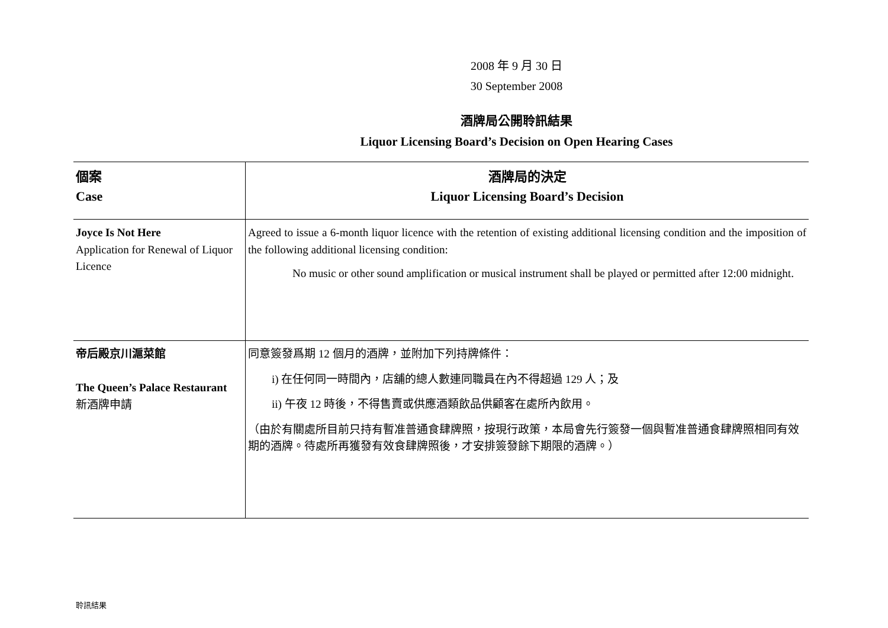2008 年 9 月 30 日
30 September 2008
酒牌局公開聆訊結果
Liquor Licensing Board’s Decision on Open Hearing Cases
| 個案 Case | 酒牌局的決定 Liquor Licensing Board’s Decision |
| --- | --- |
| Joyce Is Not Here Application for Renewal of Liquor Licence | Agreed to issue a 6-month liquor licence with the retention of existing additional licensing condition and the imposition of the following additional licensing condition: No music or other sound amplification or musical instrument shall be played or permitted after 12:00 midnight. |
| 帝后殿京川滬菜館 The Queen’s Palace Restaurant 新酒牌申請 | 同意簽發爲期 12 個月的酒牌，並附加下列持牌條件： i) 在任何同一時間內，店舖的總人數連同職員在內不得超過 129 人；及 ii) 午夜 12 時後，不得售賣或供應酒類飲品供顧客在處所內飲用。 （由於有關處所目前只持有暫准普通食肆牌照，按現行政策，本局會先行簽發一個與暫准普通食肆牌照相同有效期的酒牌。待處所再獲發有效食肆牌照後，才安排簽發餘下期限的酒牌。） |
聆訊結果